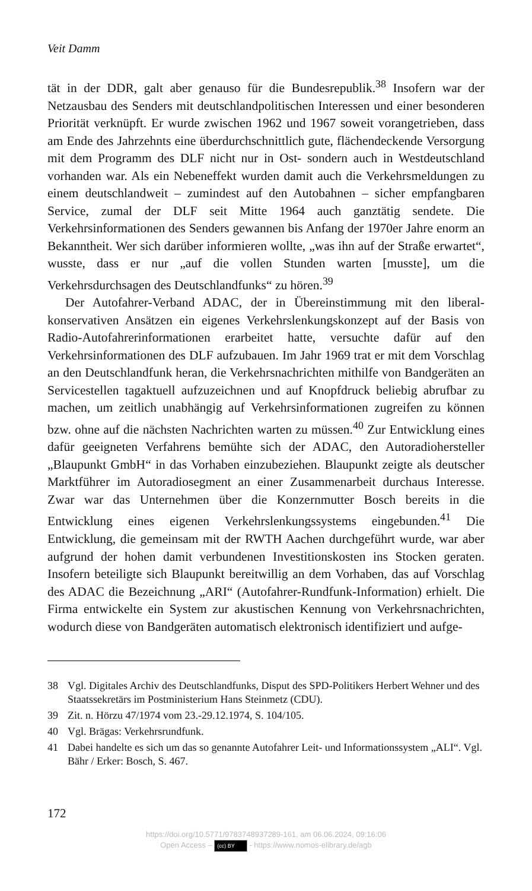Veit Damm
tät in der DDR, galt aber genauso für die Bundesrepublik.<sup>38</sup> Insofern war der Netzausbau des Senders mit deutschlandpolitischen Interessen und einer besonderen Priorität verknüpft. Er wurde zwischen 1962 und 1967 soweit vorangetrieben, dass am Ende des Jahrzehnts eine überdurchschnittlich gute, flächendeckende Versorgung mit dem Programm des DLF nicht nur in Ost- sondern auch in Westdeutschland vorhanden war. Als ein Nebeneffekt wurden damit auch die Verkehrsmeldungen zu einem deutschlandweit – zumindest auf den Autobahnen – sicher empfangbaren Service, zumal der DLF seit Mitte 1964 auch ganztätig sendete. Die Verkehrsinformationen des Senders gewannen bis Anfang der 1970er Jahre enorm an Bekanntheit. Wer sich darüber informieren wollte, „was ihn auf der Straße erwartet“, wusste, dass er nur „auf die vollen Stunden warten [musste], um die Verkehrsdurchsagen des Deutschlandfunks“ zu hören.<sup>39</sup>
Der Autofahrer-Verband ADAC, der in Übereinstimmung mit den liberal-konservativen Ansätzen ein eigenes Verkehrslenkungskonzept auf der Basis von Radio-Autofahrerinformationen erarbeitet hatte, versuchte dafür auf den Verkehrsinformationen des DLF aufzubauen. Im Jahr 1969 trat er mit dem Vorschlag an den Deutschlandfunk heran, die Verkehrsnachrichten mithilfe von Bandgeräten an Servicestellen tagaktuell aufzuzeichnen und auf Knopfdruck beliebig abrufbar zu machen, um zeitlich unabhängig auf Verkehrsinformationen zugreifen zu können bzw. ohne auf die nächsten Nachrichten warten zu müssen.<sup>40</sup> Zur Entwicklung eines dafür geeigneten Verfahrens bemühte sich der ADAC, den Autoradiohersteller „Blaupunkt GmbH“ in das Vorhaben einzubeziehen. Blaupunkt zeigte als deutscher Marktführer im Autoradiosegment an einer Zusammenarbeit durchaus Interesse. Zwar war das Unternehmen über die Konzernmutter Bosch bereits in die Entwicklung eines eigenen Verkehrslenkungssystems eingebunden.<sup>41</sup> Die Entwicklung, die gemeinsam mit der RWTH Aachen durchgeführt wurde, war aber aufgrund der hohen damit verbundenen Investitionskosten ins Stocken geraten. Insofern beteiligte sich Blaupunkt bereitwillig an dem Vorhaben, das auf Vorschlag des ADAC die Bezeichnung „ARI“ (Autofahrer-Rundfunk-Information) erhielt. Die Firma entwickelte ein System zur akustischen Kennung von Verkehrsnachrichten, wodurch diese von Bandgeräten automatisch elektronisch identifiziert und aufge-
38 Vgl. Digitales Archiv des Deutschlandfunks, Disput des SPD-Politikers Herbert Wehner und des Staatssekretärs im Postministerium Hans Steinmetz (CDU).
39 Zit. n. Hörzu 47/1974 vom 23.-29.12.1974, S. 104/105.
40 Vgl. Brägas: Verkehrsrundfunk.
41 Dabei handelte es sich um das so genannte Autofahrer Leit- und Informationssystem „ALI“. Vgl. Bähr / Erker: Bosch, S. 467.
172
https://doi.org/10.5771/9783748937289-161, am 06.06.2024, 09:16:06
Open Access – (cc) BY - https://www.nomos-elibrary.de/agb